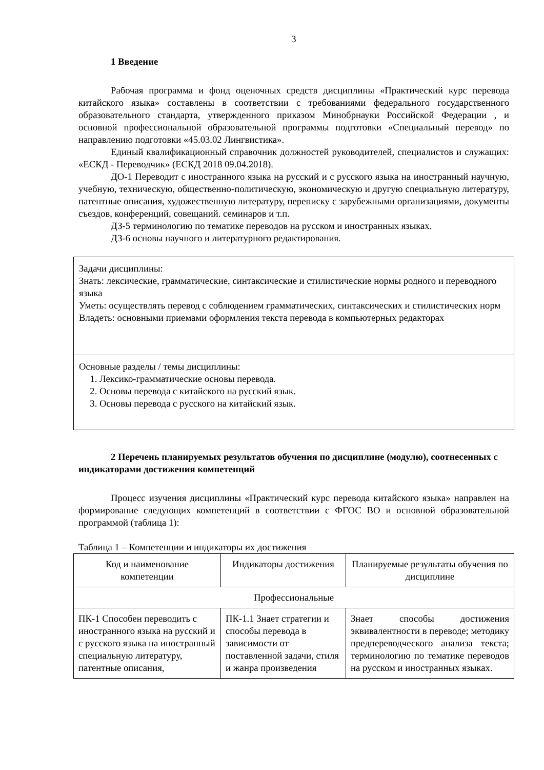3
1 Введение
Рабочая программа и фонд оценочных средств дисциплины «Практический курс перевода китайского языка» составлены в соответствии с требованиями федерального государственного образовательного стандарта, утвержденного приказом Минобрнауки Российской Федерации , и основной профессиональной образовательной программы подготовки «Специальный перевод» по направлению подготовки «45.03.02 Лингвистика».
Единый квалификационный справочник должностей руководителей, специалистов и служащих: «ЕСКД - Переводчик» (ЕСКД 2018 09.04.2018).
ДО-1 Переводит с иностранного языка на русский и с русского языка на иностранный научную, учебную, техническую, общественно-политическую, экономическую и другую специальную литературу, патентные описания, художественную литературу, переписку с зарубежными организациями, документы съездов, конференций, совещаний. семинаров и т.п.
ДЗ-5 терминологию по тематике переводов на русском и иностранных языках.
ДЗ-6 основы научного и литературного редактирования.
| Задачи дисциплины: Знать: лексические, грамматические, синтаксические и стилистические нормы родного и переводного языка Уметь: осуществлять перевод с соблюдением грамматических, синтаксических и стилистических норм Владеть: основными приемами оформления текста перевода в компьютерных редакторах |
| Основные разделы / темы дисциплины: 1. Лексико-грамматические основы перевода. 2. Основы перевода с китайского на русский язык. 3. Основы перевода с русского на китайский язык. |
2 Перечень планируемых результатов обучения по дисциплине (модулю), соотнесенных с индикаторами достижения компетенций
Процесс изучения дисциплины «Практический курс перевода китайского языка» направлен на формирование следующих компетенций в соответствии с ФГОС ВО и основной образовательной программой (таблица 1):
Таблица 1 – Компетенции и индикаторы их достижения
| Код и наименование компетенции | Индикаторы достижения | Планируемые результаты обучения по дисциплине |
| --- | --- | --- |
| Профессиональные | | |
| ПК-1 Способен переводить с иностранного языка на русский и с русского языка на иностранный специальную литературу, патентные описания, | ПК-1.1 Знает стратегии и способы перевода в зависимости от поставленной задачи, стиля и жанра произведения | Знает способы достижения эквивалентности в переводе; методику предпереводческого анализа текста; терминологию по тематике переводов на русском и иностранных языках. |